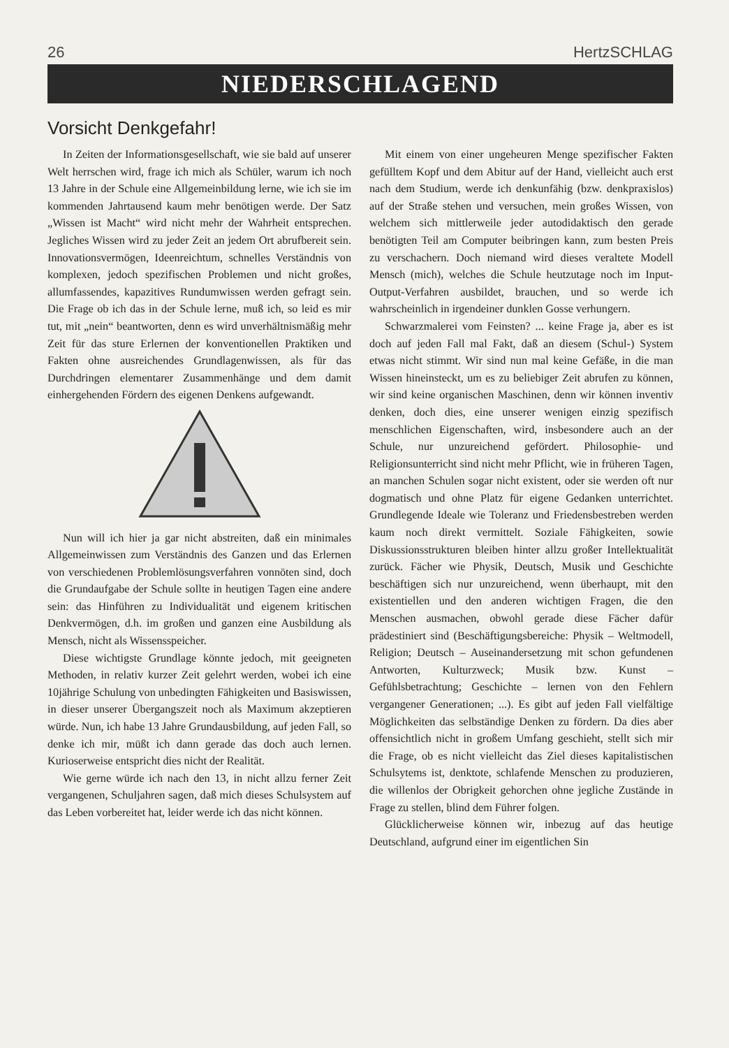26 HertzSCHLAG
NIEDERSCHLAGEND
Vorsicht Denkgefahr!
In Zeiten der Informationsgesellschaft, wie sie bald auf unserer Welt herrschen wird, frage ich mich als Schüler, warum ich noch 13 Jahre in der Schule eine Allgemeinbildung lerne, wie ich sie im kommenden Jahrtausend kaum mehr benötigen werde. Der Satz „Wissen ist Macht“ wird nicht mehr der Wahrheit entsprechen. Jegliches Wissen wird zu jeder Zeit an jedem Ort abrufbereit sein. Innovationsvermögen, Ideenreichtum, schnelles Verständnis von komplexen, jedoch spezifischen Problemen und nicht großes, allumfassendes, kapazitives Rundumwissen werden gefragt sein. Die Frage ob ich das in der Schule lerne, muß ich, so leid es mir tut, mit „nein“ beantworten, denn es wird unverhältnismäßig mehr Zeit für das sture Erlernen der konventionellen Praktiken und Fakten ohne ausreichendes Grundlagenwissen, als für das Durchdringen elementarer Zusammenhänge und dem damit einhergehenden Fördern des eigenen Denkens aufgewandt.
Nun will ich hier ja gar nicht abstreiten, daß ein minimales Allgemeinwissen zum Verständnis des Ganzen und das Erlernen von verschiedenen Problemlösungsverfahren vonnöten sind, doch die Grundaufgabe der Schule sollte in heutigen Tagen eine andere sein: das Hinführen zu Individualität und eigenem kritischen Denkvermögen, d.h. im großen und ganzen eine Ausbildung als Mensch, nicht als Wissensspeicher.
Diese wichtigste Grundlage könnte jedoch, mit geeigneten Methoden, in relativ kurzer Zeit gelehrt werden, wobei ich eine 10jährige Schulung von unbedingten Fähigkeiten und Basiswissen, in dieser unserer Übergangszeit noch als Maximum akzeptieren würde. Nun, ich habe 13 Jahre Grundausbildung, auf jeden Fall, so denke ich mir, müßt ich dann gerade das doch auch lernen. Kurioserweise entspricht dies nicht der Realität.
Wie gerne würde ich nach den 13, in nicht allzu ferner Zeit vergangenen, Schuljahren sagen, daß mich dieses Schulsystem auf das Leben vorbereitet hat, leider werde ich das nicht können.
Mit einem von einer ungeheuren Menge spezifischer Fakten gefülltem Kopf und dem Abitur auf der Hand, vielleicht auch erst nach dem Studium, werde ich denkunfähig (bzw. denkpraxislos) auf der Straße stehen und versuchen, mein großes Wissen, von welchem sich mittlerweile jeder autodidaktisch den gerade benötigten Teil am Computer beibringen kann, zum besten Preis zu verschachern. Doch niemand wird dieses veraltete Modell Mensch (mich), welches die Schule heutzutage noch im Input-Output-Verfahren ausbildet, brauchen, und so werde ich wahrscheinlich in irgendeiner dunklen Gosse verhungern.
Schwarzmalerei vom Feinsten? ... keine Frage ja, aber es ist doch auf jeden Fall mal Fakt, daß an diesem (Schul-) System etwas nicht stimmt. Wir sind nun mal keine Gefäße, in die man Wissen hineinsteckt, um es zu beliebiger Zeit abrufen zu können, wir sind keine organischen Maschinen, denn wir können inventiv denken, doch dies, eine unserer wenigen einzig spezifisch menschlichen Eigenschaften, wird, insbesondere auch an der Schule, nur unzureichend gefördert. Philosophie- und Religionsunterricht sind nicht mehr Pflicht, wie in früheren Tagen, an manchen Schulen sogar nicht existent, oder sie werden oft nur dogmatisch und ohne Platz für eigene Gedanken unterrichtet. Grundlegende Ideale wie Toleranz und Friedensbestreben werden kaum noch direkt vermittelt. Soziale Fähigkeiten, sowie Diskussionsstrukturen bleiben hinter allzu großer Intellektualität zurück. Fächer wie Physik, Deutsch, Musik und Geschichte beschäftigen sich nur unzureichend, wenn überhaupt, mit den existentiellen und den anderen wichtigen Fragen, die den Menschen ausmachen, obwohl gerade diese Fächer dafür prädestiniert sind (Beschäftigungsbereiche: Physik – Weltmodell, Religion; Deutsch – Auseinandersetzung mit schon gefundenen Antworten, Kulturzweck; Musik bzw. Kunst – Gefühlsbetrachtung; Geschichte – lernen von den Fehlern vergangener Generationen; ...). Es gibt auf jeden Fall vielfältige Möglichkeiten das selbständige Denken zu fördern. Da dies aber offensichtlich nicht in großem Umfang geschieht, stellt sich mir die Frage, ob es nicht vielleicht das Ziel dieses kapitalistischen Schulsytems ist, denktote, schlafende Menschen zu produzieren, die willenlos der Obrigkeit gehorchen ohne jegliche Zustände in Frage zu stellen, blind dem Führer folgen.
Glücklicherweise können wir, inbezug auf das heutige Deutschland, aufgrund einer im eigentlichen Sin